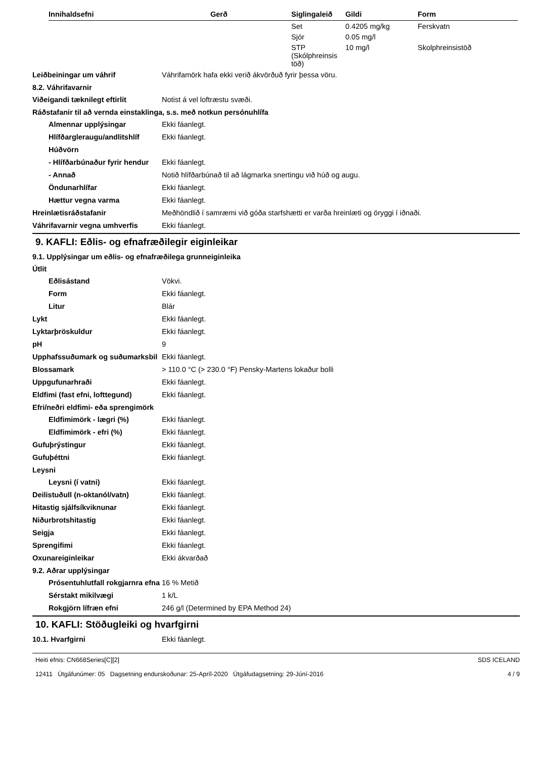| Innihaldsefni | Gerð | Siglingaleið | Gildi | Form |
| --- | --- | --- | --- | --- |
| | | Set | 0.4205 mg/kg | Ferskvatn |
| | | Sjór | 0.05 mg/l | |
| | | STP (Skólphreinsis töð) | 10 mg/l | Skolphreinsistöð |
Leiðbeiningar um váhrif Váhrifamörk hafa ekki verið ákvörðuð fyrir þessa vöru.
8.2. Váhrifavarnir
Viðeigandi tæknilegt eftirlit Notist á vel loftræstu svæði.
Ráðstafanir til að vernda einstaklinga, s.s. með notkun persónuhlífa
Almennar upplýsingar Ekki fáanlegt.
Hlífðargleraugu/andlitshlíf
Ekki fáanlegt.
Húðvörn
- Hlífðarbúnaður fyrir hendur
Ekki fáanlegt.
- Annað Notið hlífðarbúnað til að lágmarka snertingu við húð og augu.
Öndunarhlífar Ekki fáanlegt.
Hættur vegna varma Ekki fáanlegt.
Hreinlætisráðstafanir Meðhöndlið í samræmi við góða starfshætti er varða hreinlæti og öryggi í iðnaði.
Váhrifavarnir vegna umhverfis Ekki fáanlegt.
9. KAFLI: Eðlis- og efnafræðilegir eiginleikar
9.1. Upplýsingar um eðlis- og efnafræðilega grunneiginleika
Útlit
Eðlisástand Vökvi.
Form Ekki fáanlegt.
Litur Blár
Lykt Ekki fáanlegt.
Lyktarþröskuldur Ekki fáanlegt.
pH 9
Upphafssuðumark og suðumarksbil
Ekki fáanlegt.
Blossamark > 110.0 °C (> 230.0 °F) Pensky-Martens lokaður bolli
Uppgufunarhraði Ekki fáanlegt.
Eldfimi (fast efni, lofttegund)
Ekki fáanlegt.
Efri/neðri eldfimi- eða sprengimörk
Eldfimimörk - lægri (%) Ekki fáanlegt.
Eldfimimörk - efri (%) Ekki fáanlegt.
Gufuþrýstingur Ekki fáanlegt.
Gufuþéttni Ekki fáanlegt.
Leysni
Leysni (í vatni) Ekki fáanlegt.
Deilistuðull (n-oktanól/vatn) Ekki fáanlegt.
Hitastig sjálfsíkviknunar Ekki fáanlegt.
Niðurbrotshitastig Ekki fáanlegt.
Seigja Ekki fáanlegt.
Sprengifimi Ekki fáanlegt.
Oxunareiginleikar Ekki ákvarðað
9.2. Aðrar upplýsingar
Prósentuhlutfall rokgjarnra efna
16 % Metið
Sérstakt mikilvægi 1 k/L
Rokgjörn lífræn efni 246 g/l (Determined by EPA Method 24)
10. KAFLI: Stöðugleiki og hvarfgirni
10.1. Hvarfgirni Ekki fáanlegt.
Heiti efnis: CN668Series[C][2]
12411 Útgáfunúmer: 05 Dagsetning endurskoðunar: 25-Apríl-2020 Útgáfudagsetning: 29-Júní-2016
SDS ICELAND
4 / 9